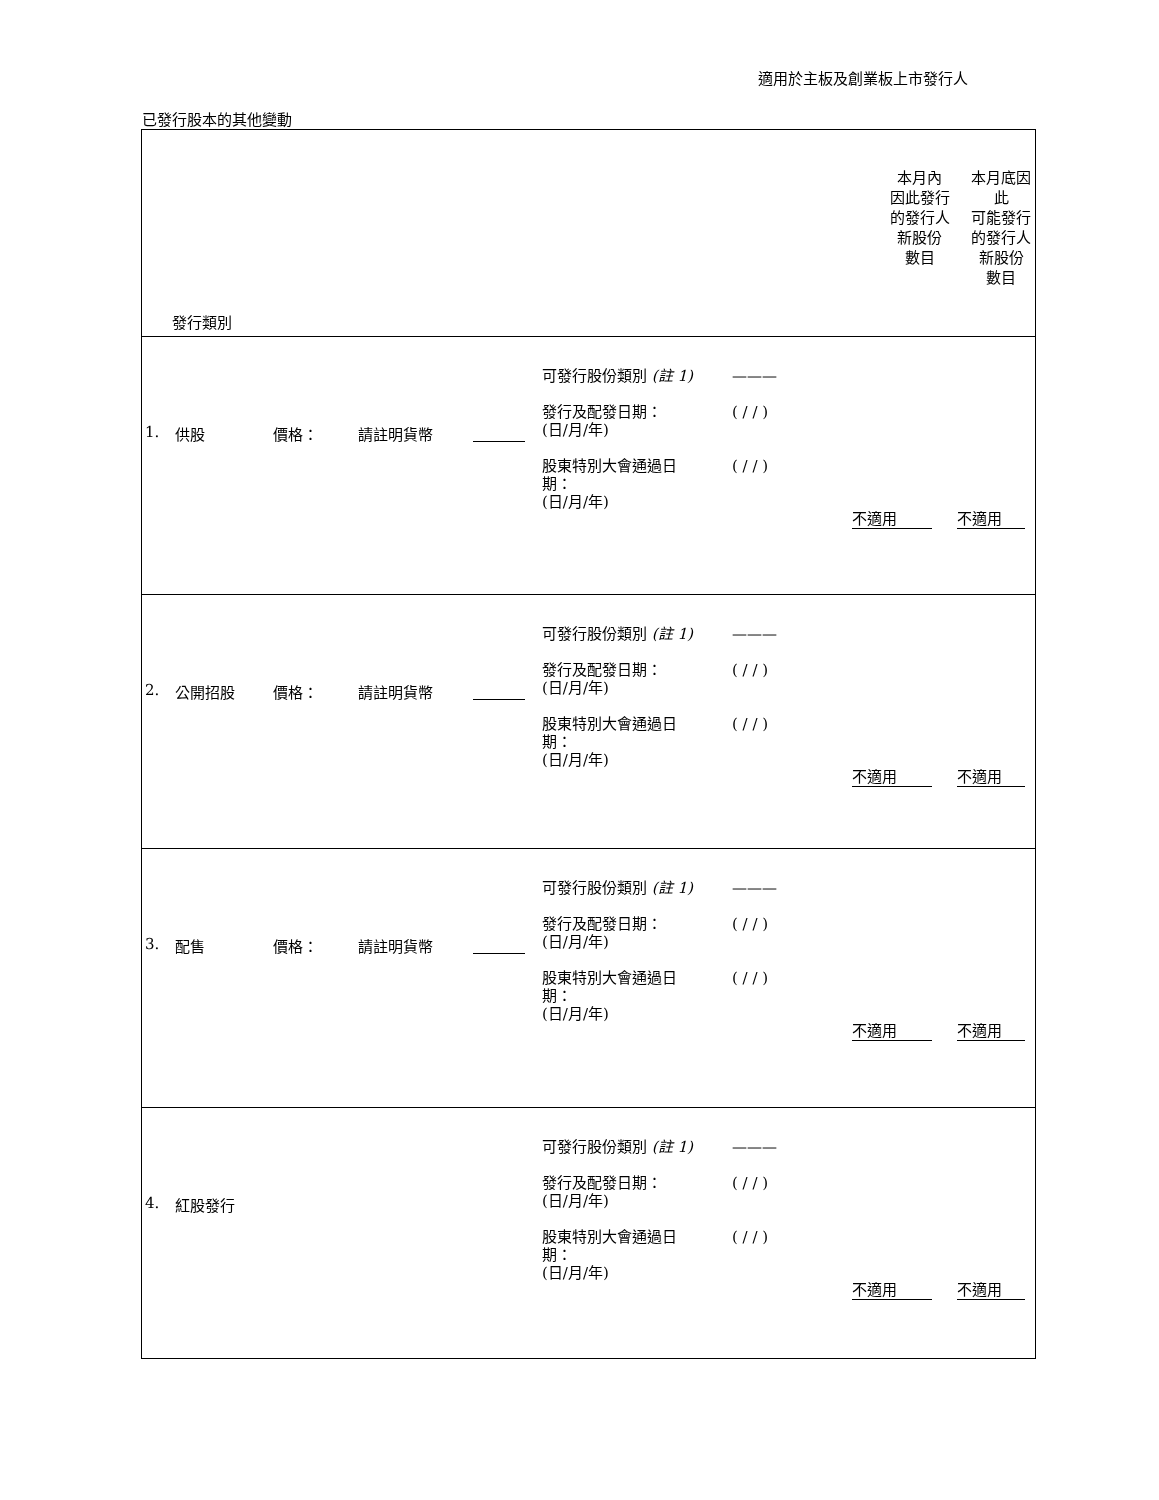適用於主板及創業板上市發行人
已發行股本的其他變動
| 發行類別 | 本月內 因此發行 的發行人 新股份 數目 | 本月底因此 可能發行 的發行人 新股份 數目 |
| 1. 供股 價格： 請註明貨幣 可發行股份類別 (註 1) ——— 發行及配發日期： (日/月/年) ( / / ) 股東特別大會通過日 期： (日/月/年) ( / / ) 不適用 不適用 | | |
| 2. 公開招股 價格： 請註明貨幣 可發行股份類別 (註 1) ——— 發行及配發日期： (日/月/年) ( / / ) 股東特別大會通過日 期： (日/月/年) ( / / ) 不適用 不適用 | | |
| 3. 配售 價格： 請註明貨幣 可發行股份類別 (註 1) ——— 發行及配發日期： (日/月/年) ( / / ) 股東特別大會通過日 期： (日/月/年) ( / / ) 不適用 不適用 | | |
| 4. 紅股發行 可發行股份類別 (註 1) ——— 發行及配發日期： (日/月/年) ( / / ) 股東特別大會通過日 期： (日/月/年) ( / / ) 不適用 不適用 | | |